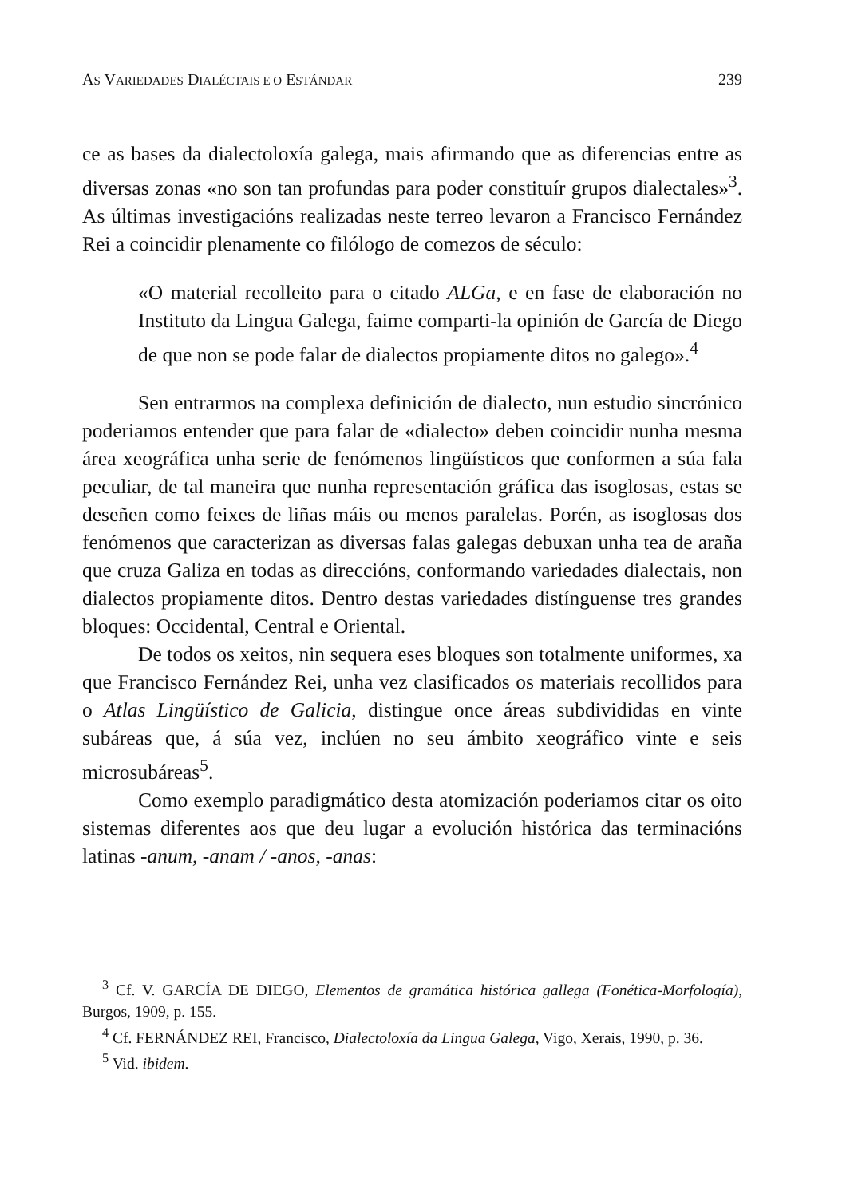AS VARIEDADES DIALÉCTAIS E O ESTÁNDAR 239
ce as bases da dialectoloxía galega, mais afirmando que as diferencias entre as diversas zonas «no son tan profundas para poder constituír grupos dialectales»<sup>3</sup>. As últimas investigacións realizadas neste terreo levaron a Francisco Fernández Rei a coincidir plenamente co filólogo de comezos de século:
«O material recolleito para o citado ALGa, e en fase de elaboración no Instituto da Lingua Galega, faime comparti-la opinión de García de Diego de que non se pode falar de dialectos propiamente ditos no galego».<sup>4</sup>
Sen entrarmos na complexa definición de dialecto, nun estudio sincrónico poderiamos entender que para falar de «dialecto» deben coincidir nunha mesma área xeográfica unha serie de fenómenos lingüísticos que conformen a súa fala peculiar, de tal maneira que nunha representación gráfica das isoglosas, estas se deseñen como feixes de liñas máis ou menos paralelas. Porén, as isoglosas dos fenómenos que caracterizan as diversas falas galegas debuxan unha tea de araña que cruza Galiza en todas as direccións, conformando variedades dialectais, non dialectos propiamente ditos. Dentro destas variedades distínguense tres grandes bloques: Occidental, Central e Oriental.
De todos os xeitos, nin sequera eses bloques son totalmente uniformes, xa que Francisco Fernández Rei, unha vez clasificados os materiais recollidos para o Atlas Lingüístico de Galicia, distingue once áreas subdivididas en vinte subáreas que, á súa vez, inclúen no seu ámbito xeográfico vinte e seis microsubáreas<sup>5</sup>.
Como exemplo paradigmático desta atomización poderiamos citar os oito sistemas diferentes aos que deu lugar a evolución histórica das terminacións latinas -anum, -anam / -anos, -anas:
<sup>3</sup> Cf. V. GARCÍA DE DIEGO, Elementos de gramática histórica gallega (Fonética-Morfología), Burgos, 1909, p. 155.
<sup>4</sup> Cf. FERNÁNDEZ REI, Francisco, Dialectoloxía da Lingua Galega, Vigo, Xerais, 1990, p. 36.
<sup>5</sup> Vid. ibidem.